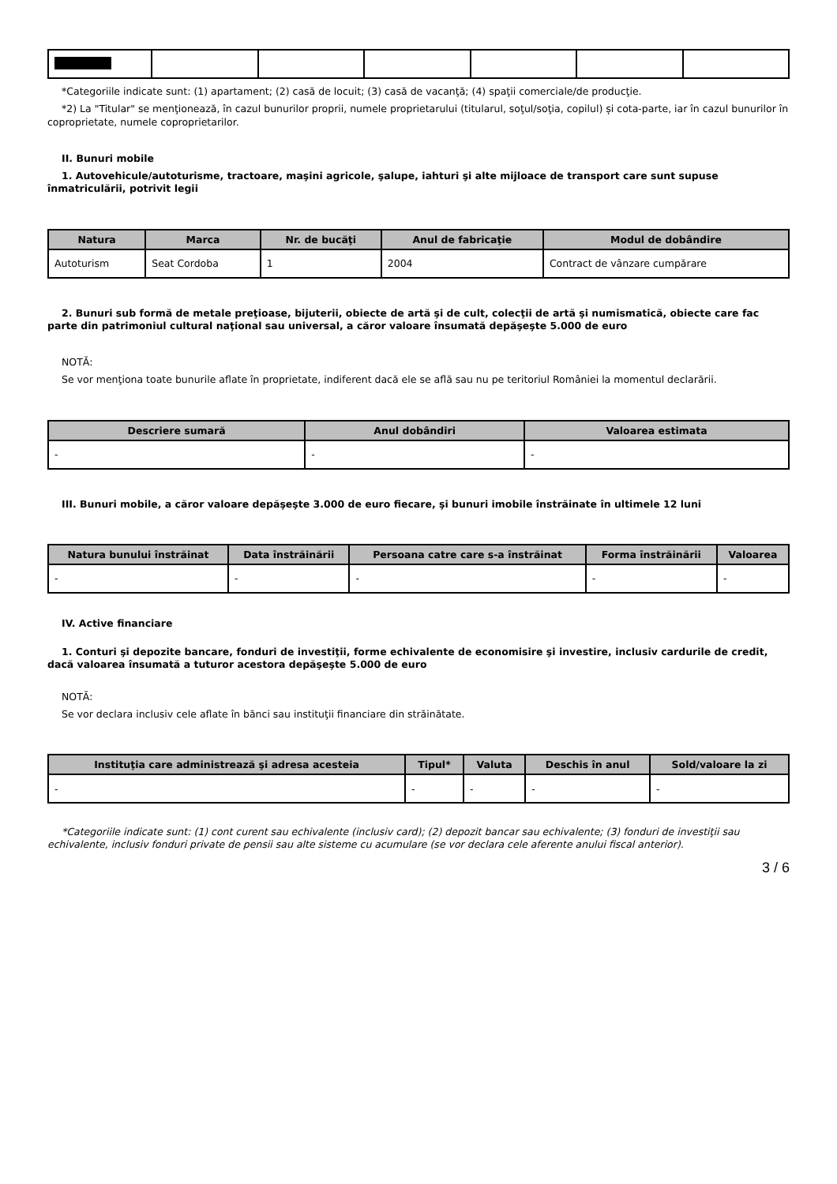*Categoriile indicate sunt: (1) apartament; (2) casă de locuit; (3) casă de vacanţă; (4) spaţii comerciale/de producţie.
*2) La "Titular" se menţionează, în cazul bunurilor proprii, numele proprietarului (titularul, soţul/soţia, copilul) și cota-parte, iar în cazul bunurilor în coproprietate, numele coproprietarilor.
II. Bunuri mobile
1. Autovehicule/autoturisme, tractoare, maşini agricole, şalupe, iahturi şi alte mijloace de transport care sunt supuse înmatriculării, potrivit legii
| Natura | Marca | Nr. de bucăţi | Anul de fabricaţie | Modul de dobândire |
| --- | --- | --- | --- | --- |
| Autoturism | Seat Cordoba | 1 | 2004 | Contract de vânzare cumpărare |
2. Bunuri sub formă de metale preţioase, bijuterii, obiecte de artă şi de cult, colecţii de artă şi numismatică, obiecte care fac parte din patrimoniul cultural naţional sau universal, a căror valoare însumată depăşeşte 5.000 de euro
NOTĂ:
Se vor menţiona toate bunurile aflate în proprietate, indiferent dacă ele se află sau nu pe teritoriul României la momentul declarării.
| Descriere sumară | Anul dobândiri | Valoarea estimata |
| --- | --- | --- |
| - | - | - |
III. Bunuri mobile, a căror valoare depăşeşte 3.000 de euro fiecare, şi bunuri imobile înstrăinate în ultimele 12 luni
| Natura bunului înstrăinat | Data înstrăinării | Persoana catre care s-a înstrăinat | Forma înstrăinării | Valoarea |
| --- | --- | --- | --- | --- |
| - | - | - | - | - |
IV. Active financiare
1. Conturi şi depozite bancare, fonduri de investiţii, forme echivalente de economisire şi investire, inclusiv cardurile de credit, dacă valoarea însumată a tuturor acestora depăşeşte 5.000 de euro
NOTĂ:
Se vor declara inclusiv cele aflate în bănci sau instituţii financiare din străinătate.
| Instituţia care administrează şi adresa acesteia | Tipul* | Valuta | Deschis în anul | Sold/valoare la zi |
| --- | --- | --- | --- | --- |
| - | - | - | - | - |
*Categoriile indicate sunt: (1) cont curent sau echivalente (inclusiv card); (2) depozit bancar sau echivalente; (3) fonduri de investiţii sau echivalente, inclusiv fonduri private de pensii sau alte sisteme cu acumulare (se vor declara cele aferente anului fiscal anterior).
3 / 6